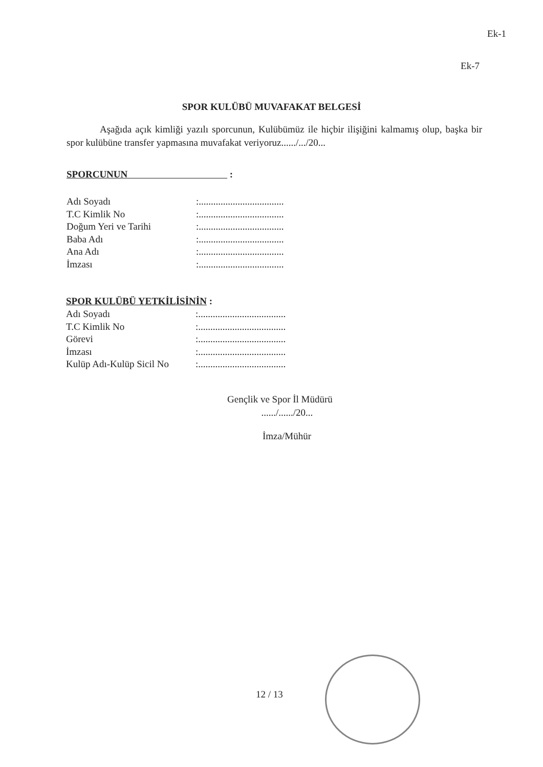Ek-1
Ek-7
SPOR KULÜBÜ MUVAFAKAT BELGESİ
Aşağıda açık kimliği yazılı sporcunun, Kulübümüz ile hiçbir ilişiğini kalmamış olup, başka bir spor kulübüne transfer yapmasına muvafakat veriyoruz....../.../20...
SPORCUNUN :
| Adı Soyadı | :................................... |
| T.C Kimlik No | :................................... |
| Doğum Yeri ve Tarihi | :................................... |
| Baba Adı | :................................... |
| Ana Adı | :................................... |
| İmzası | :................................... |
SPOR KULÜBÜ YETKİLİSİNİN :
| Adı Soyadı | :.................................... |
| T.C Kimlik No | :.................................... |
| Görevi | :.................................... |
| İmzası | :.................................... |
| Kulüp Adı-Kulüp Sicil No | :.................................... |
Gençlik ve Spor İl Müdürü
....../....../20...
İmza/Mühür
12 / 13